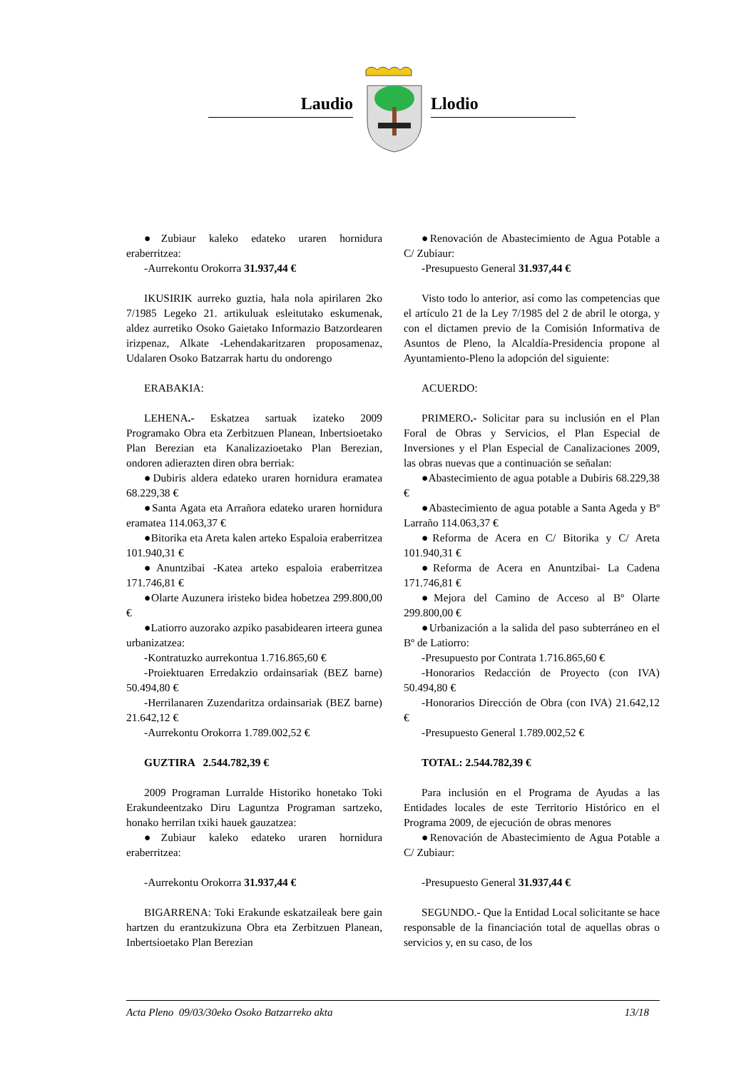Laudio Llodio
●Zubiaur kaleko edateko uraren hornidura eraberritzea:
-Aurrekontu Orokorra 31.937,44 €
●Renovación de Abastecimiento de Agua Potable a C/ Zubiaur:
-Presupuesto General 31.937,44 €
IKUSIRIK aurreko guztia, hala nola apirilaren 2ko 7/1985 Legeko 21. artikuluak esleitutako eskumenak, aldez aurretiko Osoko Gaietako Informazio Batzordearen irizpenaz, Alkate -Lehendakaritzaren proposamenaz, Udalaren Osoko Batzarrak hartu du ondorengo
Visto todo lo anterior, así como las competencias que el artículo 21 de la Ley 7/1985 del 2 de abril le otorga, y con el dictamen previo de la Comisión Informativa de Asuntos de Pleno, la Alcaldía-Presidencia propone al Ayuntamiento-Pleno la adopción del siguiente:
ERABAKIA:
ACUERDO:
LEHENA.- Eskatzea sartuak izateko 2009 Programako Obra eta Zerbitzuen Planean, Inbertsioetako Plan Berezian eta Kanalizazioetako Plan Berezian, ondoren adierazten diren obra berriak:
●Dubiris aldera edateko uraren hornidura eramatea 68.229,38 €
●Santa Agata eta Arrañora edateko uraren hornidura eramatea 114.063,37 €
●Bitorika eta Areta kalen arteko Espaloia eraberritzea 101.940,31 €
●Anuntzibai -Katea arteko espaloia eraberritzea 171.746,81 €
●Olarte Auzunera iristeko bidea hobetzea 299.800,00 €
●Latiorro auzorako azpiko pasabidearen irteera gunea urbanizatzea:
-Kontratuzko aurrekontua 1.716.865,60 €
-Proiektuaren Erredakzio ordainsariak (BEZ barne) 50.494,80 €
-Herrilanaren Zuzendaritza ordainsariak (BEZ barne) 21.642,12 €
-Aurrekontu Orokorra 1.789.002,52 €
PRIMERO.- Solicitar para su inclusión en el Plan Foral de Obras y Servicios, el Plan Especial de Inversiones y el Plan Especial de Canalizaciones 2009, las obras nuevas que a continuación se señalan:
●Abastecimiento de agua potable a Dubiris 68.229,38 €
●Abastecimiento de agua potable a Santa Ageda y Bº Larraño 114.063,37 €
●Reforma de Acera en C/ Bitorika y C/ Areta 101.940,31 €
●Reforma de Acera en Anuntzibai- La Cadena 171.746,81 €
●Mejora del Camino de Acceso al Bº Olarte 299.800,00 €
●Urbanización a la salida del paso subterráneo en el Bº de Latiorro:
-Presupuesto por Contrata 1.716.865,60 €
-Honorarios Redacción de Proyecto (con IVA) 50.494,80 €
-Honorarios Dirección de Obra (con IVA) 21.642,12 €
-Presupuesto General 1.789.002,52 €
GUZTIRA 2.544.782,39 €
TOTAL: 2.544.782,39 €
2009 Programan Lurralde Historiko honetako Toki Erakundeentzako Diru Laguntza Programan sartzeko, honako herrilan txiki hauek gauzatzea:
●Zubiaur kaleko edateko uraren hornidura eraberritzea:
Para inclusión en el Programa de Ayudas a las Entidades locales de este Territorio Histórico en el Programa 2009, de ejecución de obras menores
●Renovación de Abastecimiento de Agua Potable a C/ Zubiaur:
-Aurrekontu Orokorra 31.937,44 €
-Presupuesto General 31.937,44 €
BIGARRENA: Toki Erakunde eskatzaileak bere gain hartzen du erantzukizuna Obra eta Zerbitzuen Planean, Inbertsioetako Plan Berezian
SEGUNDO.- Que la Entidad Local solicitante se hace responsable de la financiación total de aquellas obras o servicios y, en su caso, de los
Acta Pleno 09/03/30eko Osoko Batzarreko akta 13/18